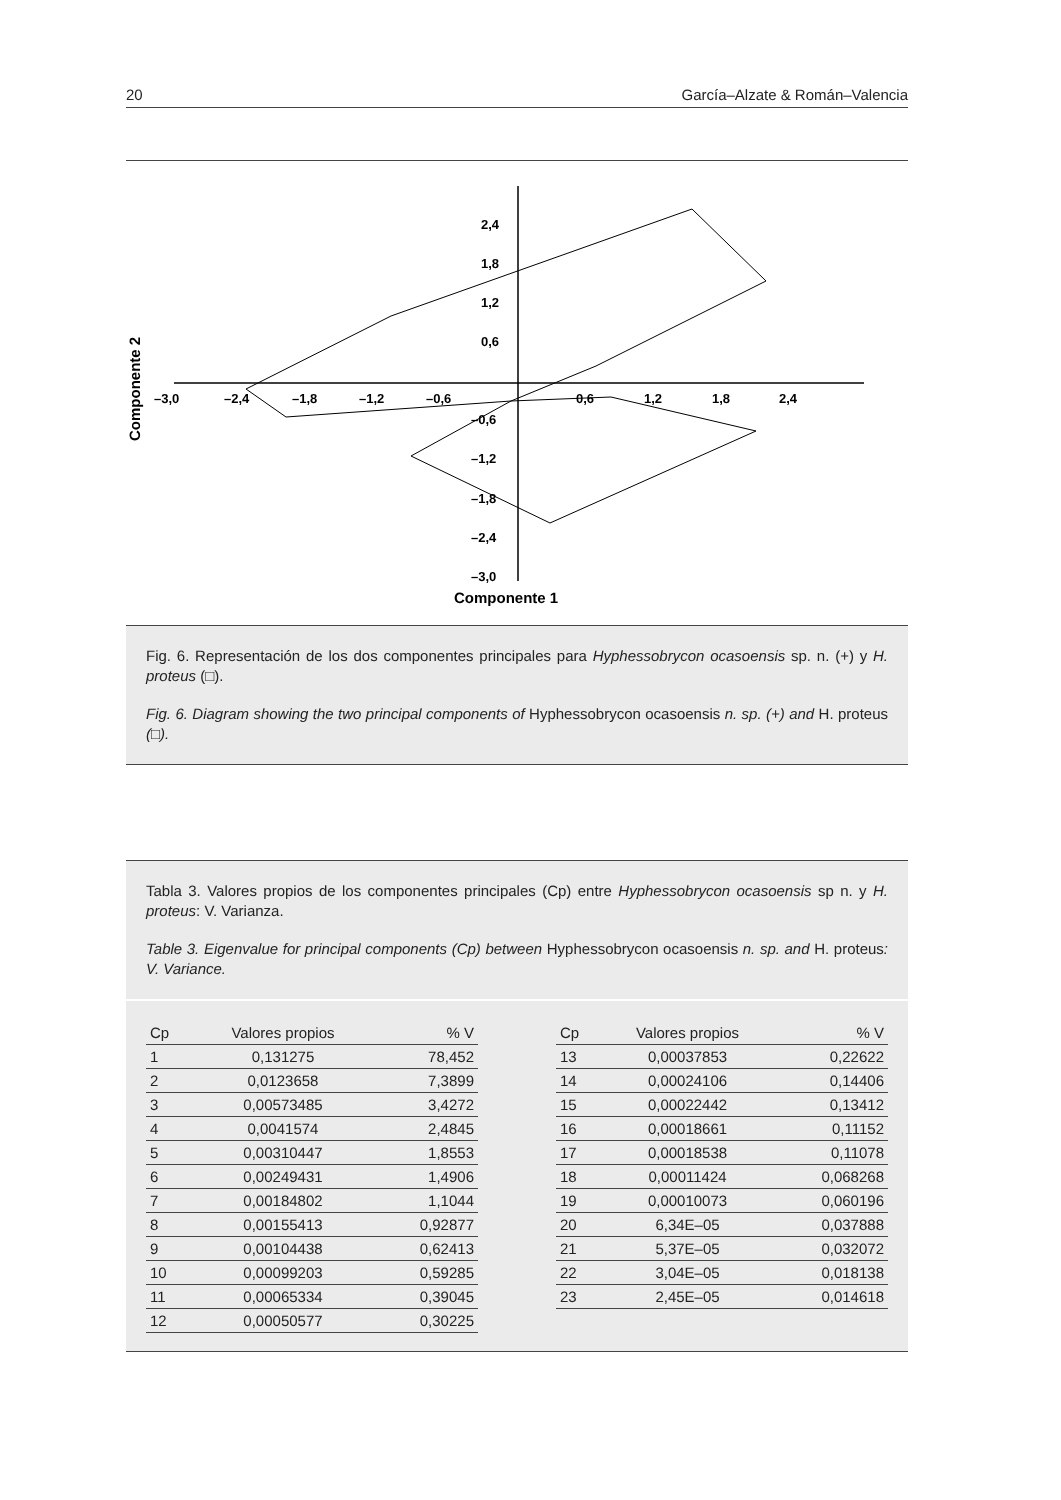20 García–Alzate & Román–Valencia
2,4
1,8
1,2
0,6
–0,6
–1,2
–1,8
–2,4
–3,0
–3,0
–2,4
–1,8
–1,2
–0,6
0,6
1,2
1,8
2,4
Componente 1
Componente 2
Fig. 6. Representación de los dos componentes principales para Hyphessobrycon ocasoensis sp. n. (+) y H. proteus (□).
Fig. 6. Diagram showing the two principal components of Hyphessobrycon ocasoensis n. sp. (+) and H. proteus (□).
Tabla 3. Valores propios de los componentes principales (Cp) entre Hyphessobrycon ocasoensis sp n. y H. proteus: V. Varianza.
Table 3. Eigenvalue for principal components (Cp) between Hyphessobrycon ocasoensis n. sp. and H. proteus: V. Variance.
| Cp | Valores propios | % V |
| --- | --- | --- |
| 1 | 0,131275 | 78,452 |
| 2 | 0,0123658 | 7,3899 |
| 3 | 0,00573485 | 3,4272 |
| 4 | 0,0041574 | 2,4845 |
| 5 | 0,00310447 | 1,8553 |
| 6 | 0,00249431 | 1,4906 |
| 7 | 0,00184802 | 1,1044 |
| 8 | 0,00155413 | 0,92877 |
| 9 | 0,00104438 | 0,62413 |
| 10 | 0,00099203 | 0,59285 |
| 11 | 0,00065334 | 0,39045 |
| 12 | 0,00050577 | 0,30225 |
| Cp | Valores propios | % V |
| --- | --- | --- |
| 13 | 0,00037853 | 0,22622 |
| 14 | 0,00024106 | 0,14406 |
| 15 | 0,00022442 | 0,13412 |
| 16 | 0,00018661 | 0,11152 |
| 17 | 0,00018538 | 0,11078 |
| 18 | 0,00011424 | 0,068268 |
| 19 | 0,00010073 | 0,060196 |
| 20 | 6,34E–05 | 0,037888 |
| 21 | 5,37E–05 | 0,032072 |
| 22 | 3,04E–05 | 0,018138 |
| 23 | 2,45E–05 | 0,014618 |